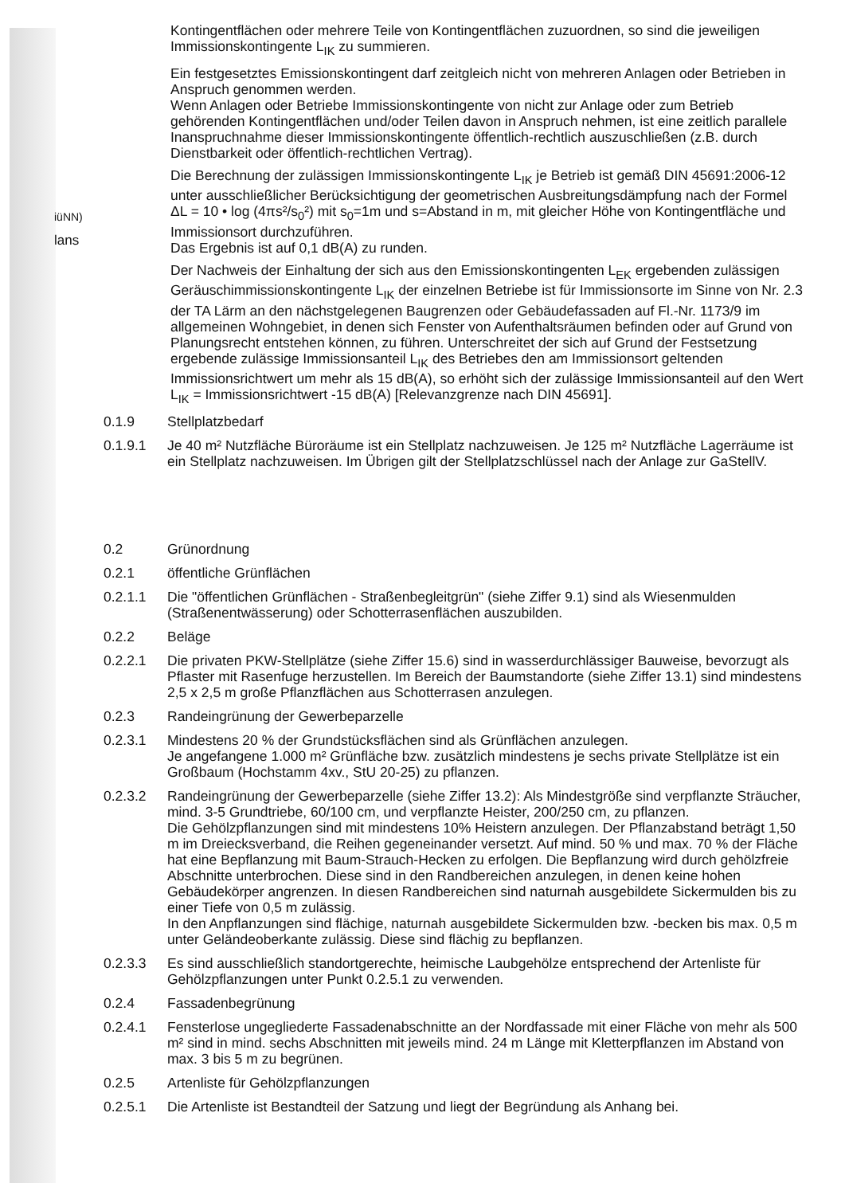iüNN)
lans
Kontingentflächen oder mehrere Teile von Kontingentflächen zuzuordnen, so sind die jeweiligen Immissionskontingente L<sub>IK</sub> zu summieren.
Ein festgesetztes Emissionskontingent darf zeitgleich nicht von mehreren Anlagen oder Betrieben in Anspruch genommen werden.
Wenn Anlagen oder Betriebe Immissionskontingente von nicht zur Anlage oder zum Betrieb gehörenden Kontingentflächen und/oder Teilen davon in Anspruch nehmen, ist eine zeitlich parallele Inanspruchnahme dieser Immissionskontingente öffentlich-rechtlich auszuschließen (z.B. durch Dienstbarkeit oder öffentlich-rechtlichen Vertrag).
Die Berechnung der zulässigen Immissionskontingente L<sub>IK</sub> je Betrieb ist gemäß DIN 45691:2006-12 unter ausschließlicher Berücksichtigung der geometrischen Ausbreitungsdämpfung nach der Formel ΔL = 10 • log (4πs²/s<sub>0</sub>²) mit s<sub>0</sub>=1m und s=Abstand in m, mit gleicher Höhe von Kontingentfläche und Immissionsort durchzuführen.
Das Ergebnis ist auf 0,1 dB(A) zu runden.
Der Nachweis der Einhaltung der sich aus den Emissionskontingenten L<sub>EK</sub> ergebenden zulässigen Geräuschimmissionskontingente L<sub>IK</sub> der einzelnen Betriebe ist für Immissionsorte im Sinne von Nr. 2.3 der TA Lärm an den nächstgelegenen Baugrenzen oder Gebäudefassaden auf Fl.-Nr. 1173/9 im allgemeinen Wohngebiet, in denen sich Fenster von Aufenthaltsräumen befinden oder auf Grund von Planungsrecht entstehen können, zu führen. Unterschreitet der sich auf Grund der Festsetzung ergebende zulässige Immissionsanteil L<sub>IK</sub> des Betriebes den am Immissionsort geltenden Immissionsrichtwert um mehr als 15 dB(A), so erhöht sich der zulässige Immissionsanteil auf den Wert L<sub>IK</sub> = Immissionsrichtwert -15 dB(A) [Relevanzgrenze nach DIN 45691].
0.1.9 Stellplatzbedarf
0.1.9.1 Je 40 m² Nutzfläche Büroräume ist ein Stellplatz nachzuweisen. Je 125 m² Nutzfläche Lagerräume ist ein Stellplatz nachzuweisen. Im Übrigen gilt der Stellplatzschlüssel nach der Anlage zur GaStellV.
0.2 Grünordnung
0.2.1 öffentliche Grünflächen
0.2.1.1 Die "öffentlichen Grünflächen - Straßenbegleitgrün" (siehe Ziffer 9.1) sind als Wiesenmulden (Straßenentwässerung) oder Schotterrasenflächen auszubilden.
0.2.2 Beläge
0.2.2.1 Die privaten PKW-Stellplätze (siehe Ziffer 15.6) sind in wasserdurchlässiger Bauweise, bevorzugt als Pflaster mit Rasenfuge herzustellen. Im Bereich der Baumstandorte (siehe Ziffer 13.1) sind mindestens 2,5 x 2,5 m große Pflanzflächen aus Schotterrasen anzulegen.
0.2.3 Randeingrünung der Gewerbeparzelle
0.2.3.1 Mindestens 20 % der Grundstücksflächen sind als Grünflächen anzulegen.
Je angefangene 1.000 m² Grünfläche bzw. zusätzlich mindestens je sechs private Stellplätze ist ein Großbaum (Hochstamm 4xv., StU 20-25) zu pflanzen.
0.2.3.2 Randeingrünung der Gewerbeparzelle (siehe Ziffer 13.2): Als Mindestgröße sind verpflanzte Sträucher, mind. 3-5 Grundtriebe, 60/100 cm, und verpflanzte Heister, 200/250 cm, zu pflanzen.
Die Gehölzpflanzungen sind mit mindestens 10% Heistern anzulegen. Der Pflanzabstand beträgt 1,50 m im Dreiecksverband, die Reihen gegeneinander versetzt. Auf mind. 50 % und max. 70 % der Fläche hat eine Bepflanzung mit Baum-Strauch-Hecken zu erfolgen. Die Bepflanzung wird durch gehölzfreie Abschnitte unterbrochen. Diese sind in den Randbereichen anzulegen, in denen keine hohen Gebäudekörper angrenzen. In diesen Randbereichen sind naturnah ausgebildete Sickermulden bis zu einer Tiefe von 0,5 m zulässig.
In den Anpflanzungen sind flächige, naturnah ausgebildete Sickermulden bzw. -becken bis max. 0,5 m unter Geländeoberkante zulässig. Diese sind flächig zu bepflanzen.
0.2.3.3 Es sind ausschließlich standortgerechte, heimische Laubgehölze entsprechend der Artenliste für Gehölzpflanzungen unter Punkt 0.2.5.1 zu verwenden.
0.2.4 Fassadenbegrünung
0.2.4.1 Fensterlose ungegliederte Fassadenabschnitte an der Nordfassade mit einer Fläche von mehr als 500 m² sind in mind. sechs Abschnitten mit jeweils mind. 24 m Länge mit Kletterpflanzen im Abstand von max. 3 bis 5 m zu begrünen.
0.2.5 Artenliste für Gehölzpflanzungen
0.2.5.1 Die Artenliste ist Bestandteil der Satzung und liegt der Begründung als Anhang bei.